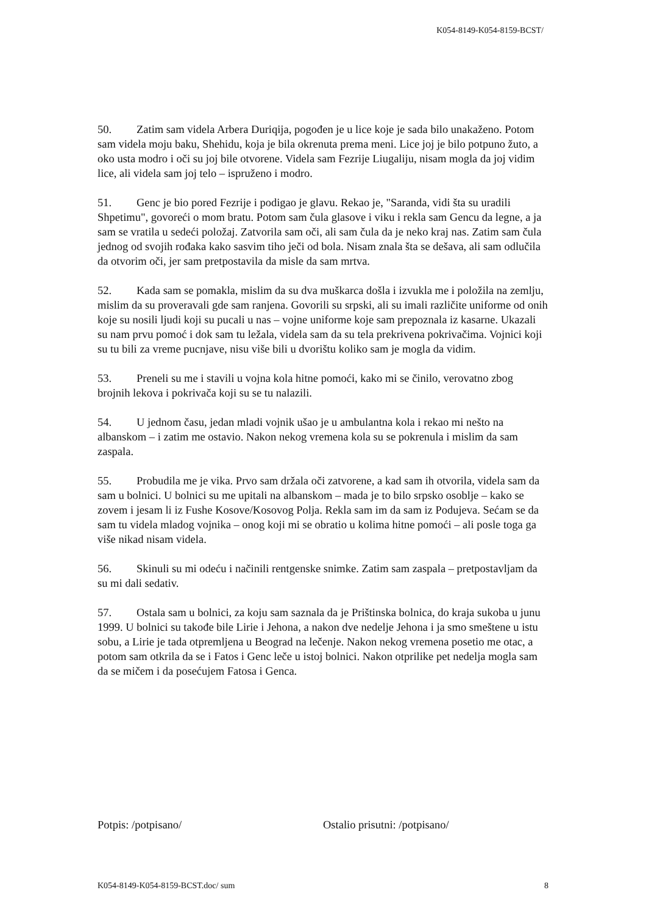K054-8149-K054-8159-BCST/
50. Zatim sam videla Arbera Duriqija, pogođen je u lice koje je sada bilo unakaženo. Potom sam videla moju baku, Shehidu, koja je bila okrenuta prema meni. Lice joj je bilo potpuno žuto, a oko usta modro i oči su joj bile otvorene. Videla sam Fezrije Liugaliju, nisam mogla da joj vidim lice, ali videla sam joj telo – ispruženo i modro.
51. Genc je bio pored Fezrije i podigao je glavu. Rekao je, "Saranda, vidi šta su uradili Shpetimu", govoreći o mom bratu. Potom sam čula glasove i viku i rekla sam Gencu da legne, a ja sam se vratila u sedeći položaj. Zatvorila sam oči, ali sam čula da je neko kraj nas. Zatim sam čula jednog od svojih rođaka kako sasvim tiho ječi od bola. Nisam znala šta se dešava, ali sam odlučila da otvorim oči, jer sam pretpostavila da misle da sam mrtva.
52. Kada sam se pomakla, mislim da su dva muškarca došla i izvukla me i položila na zemlju, mislim da su proveravali gde sam ranjena. Govorili su srpski, ali su imali različite uniforme od onih koje su nosili ljudi koji su pucali u nas – vojne uniforme koje sam prepoznala iz kasarne. Ukazali su nam prvu pomoć i dok sam tu ležala, videla sam da su tela prekrivena pokrivačima. Vojnici koji su tu bili za vreme pucnjave, nisu više bili u dvorištu koliko sam je mogla da vidim.
53. Preneli su me i stavili u vojna kola hitne pomoći, kako mi se činilo, verovatno zbog brojnih lekova i pokrivača koji su se tu nalazili.
54. U jednom času, jedan mladi vojnik ušao je u ambulantna kola i rekao mi nešto na albanskom – i zatim me ostavio. Nakon nekog vremena kola su se pokrenula i mislim da sam zaspala.
55. Probudila me je vika. Prvo sam držala oči zatvorene, a kad sam ih otvorila, videla sam da sam u bolnici. U bolnici su me upitali na albanskom – mada je to bilo srpsko osoblje – kako se zovem i jesam li iz Fushe Kosove/Kosovog Polja. Rekla sam im da sam iz Podujeva. Sećam se da sam tu videla mladog vojnika – onog koji mi se obratio u kolima hitne pomoći – ali posle toga ga više nikad nisam videla.
56. Skinuli su mi odeću i načinili rentgenske snimke. Zatim sam zaspala – pretpostavljam da su mi dali sedativ.
57. Ostala sam u bolnici, za koju sam saznala da je Prištinska bolnica, do kraja sukoba u junu 1999. U bolnici su takođe bile Lirie i Jehona, a nakon dve nedelje Jehona i ja smo smeštene u istu sobu, a Lirie je tada otpremljena u Beograd na lečenje. Nakon nekog vremena posetio me otac, a potom sam otkrila da se i Fatos i Genc leče u istoj bolnici. Nakon otprilike pet nedelja mogla sam da se mičem i da posećujem Fatosa i Genca.
Potpis: /potpisano/ Ostalio prisutni: /potpisano/
K054-8149-K054-8159-BCST.doc/ sum 8